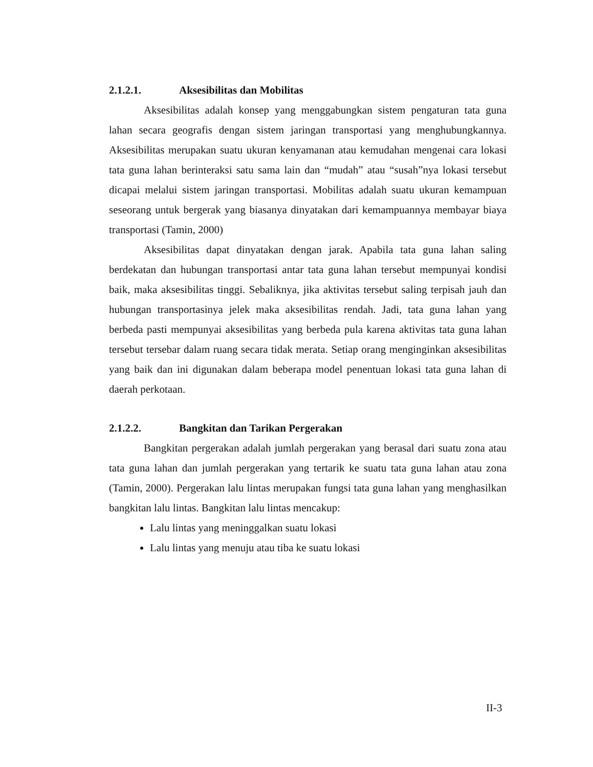2.1.2.1. Aksesibilitas dan Mobilitas
Aksesibilitas adalah konsep yang menggabungkan sistem pengaturan tata guna lahan secara geografis dengan sistem jaringan transportasi yang menghubungkannya. Aksesibilitas merupakan suatu ukuran kenyamanan atau kemudahan mengenai cara lokasi tata guna lahan berinteraksi satu sama lain dan “mudah” atau “susah”nya lokasi tersebut dicapai melalui sistem jaringan transportasi. Mobilitas adalah suatu ukuran kemampuan seseorang untuk bergerak yang biasanya dinyatakan dari kemampuannya membayar biaya transportasi (Tamin, 2000)
Aksesibilitas dapat dinyatakan dengan jarak. Apabila tata guna lahan saling berdekatan dan hubungan transportasi antar tata guna lahan tersebut mempunyai kondisi baik, maka aksesibilitas tinggi. Sebaliknya, jika aktivitas tersebut saling terpisah jauh dan hubungan transportasinya jelek maka aksesibilitas rendah. Jadi, tata guna lahan yang berbeda pasti mempunyai aksesibilitas yang berbeda pula karena aktivitas tata guna lahan tersebut tersebar dalam ruang secara tidak merata. Setiap orang menginginkan aksesibilitas yang baik dan ini digunakan dalam beberapa model penentuan lokasi tata guna lahan di daerah perkotaan.
2.1.2.2. Bangkitan dan Tarikan Pergerakan
Bangkitan pergerakan adalah jumlah pergerakan yang berasal dari suatu zona atau tata guna lahan dan jumlah pergerakan yang tertarik ke suatu tata guna lahan atau zona (Tamin, 2000). Pergerakan lalu lintas merupakan fungsi tata guna lahan yang menghasilkan bangkitan lalu lintas. Bangkitan lalu lintas mencakup:
Lalu lintas yang meninggalkan suatu lokasi
Lalu lintas yang menuju atau tiba ke suatu lokasi
II-3